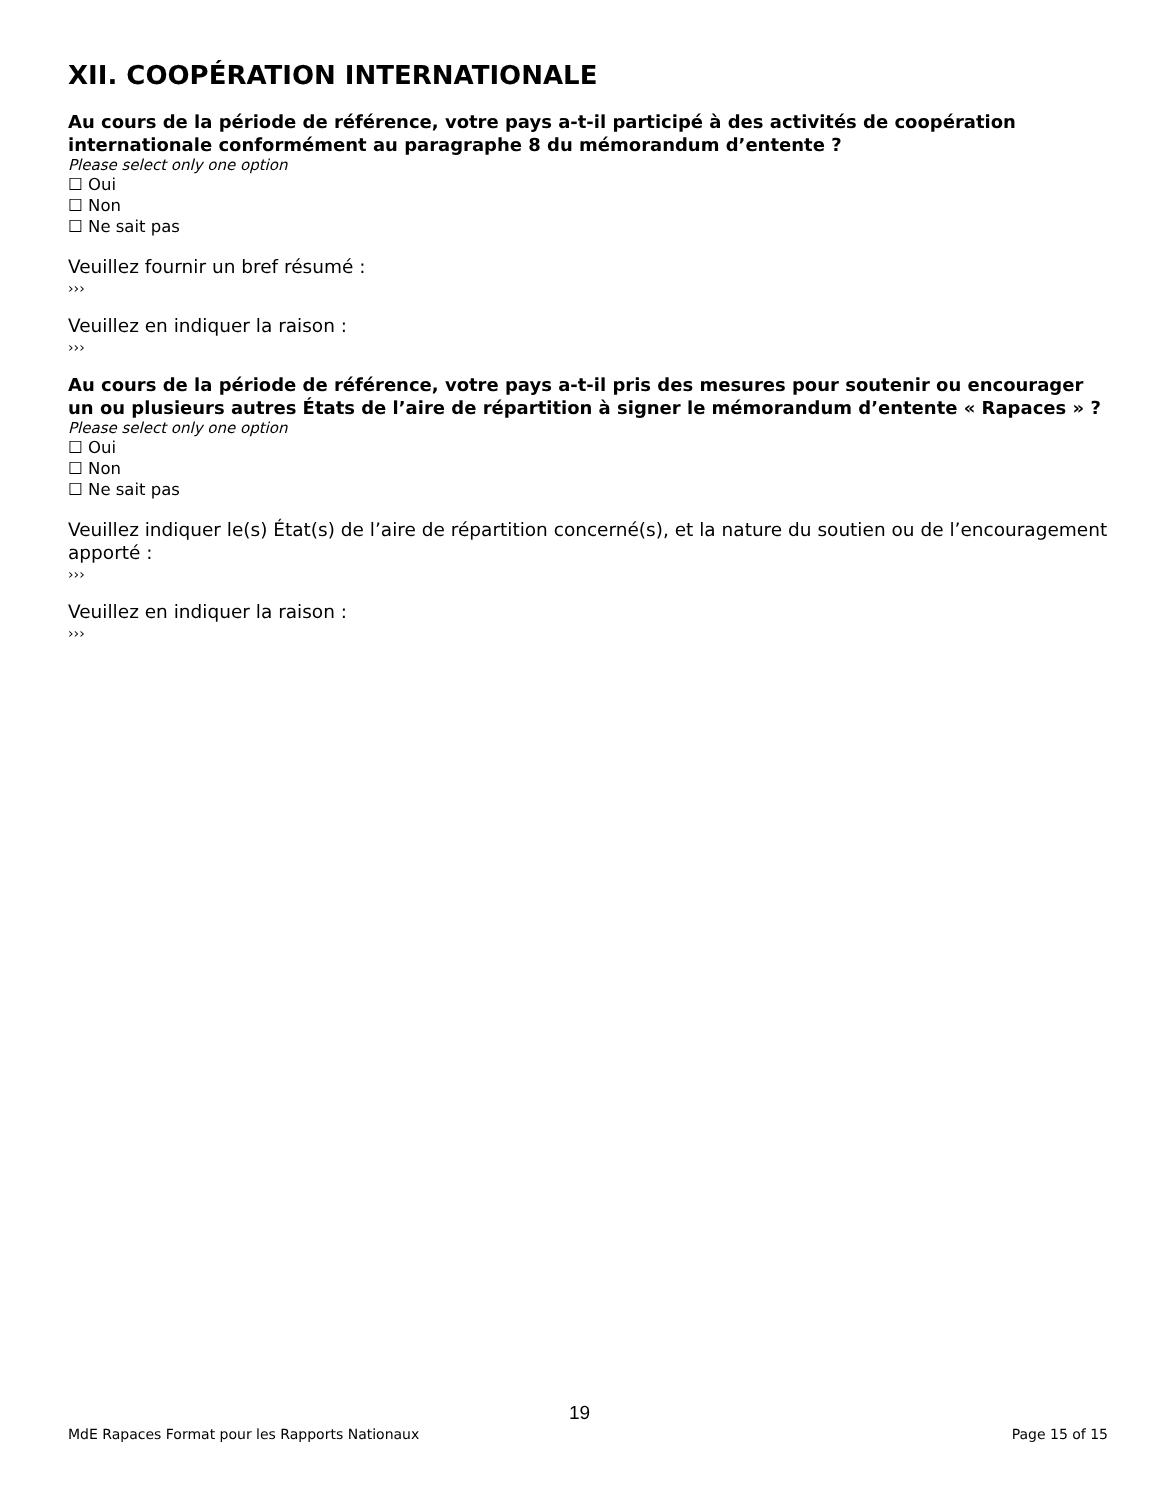XII. COOPÉRATION INTERNATIONALE
Au cours de la période de référence, votre pays a-t-il participé à des activités de coopération internationale conformément au paragraphe 8 du mémorandum d’entente ?
Please select only one option
☐ Oui
☐ Non
☐ Ne sait pas
Veuillez fournir un bref résumé :
›››
Veuillez en indiquer la raison :
›››
Au cours de la période de référence, votre pays a-t-il pris des mesures pour soutenir ou encourager un ou plusieurs autres États de l’aire de répartition à signer le mémorandum d’entente « Rapaces » ?
Please select only one option
☐ Oui
☐ Non
☐ Ne sait pas
Veuillez indiquer le(s) État(s) de l’aire de répartition concerné(s), et la nature du soutien ou de l’encouragement apporté :
›››
Veuillez en indiquer la raison :
›››
19
MdE Rapaces Format pour les Rapports Nationaux Page 15 of 15